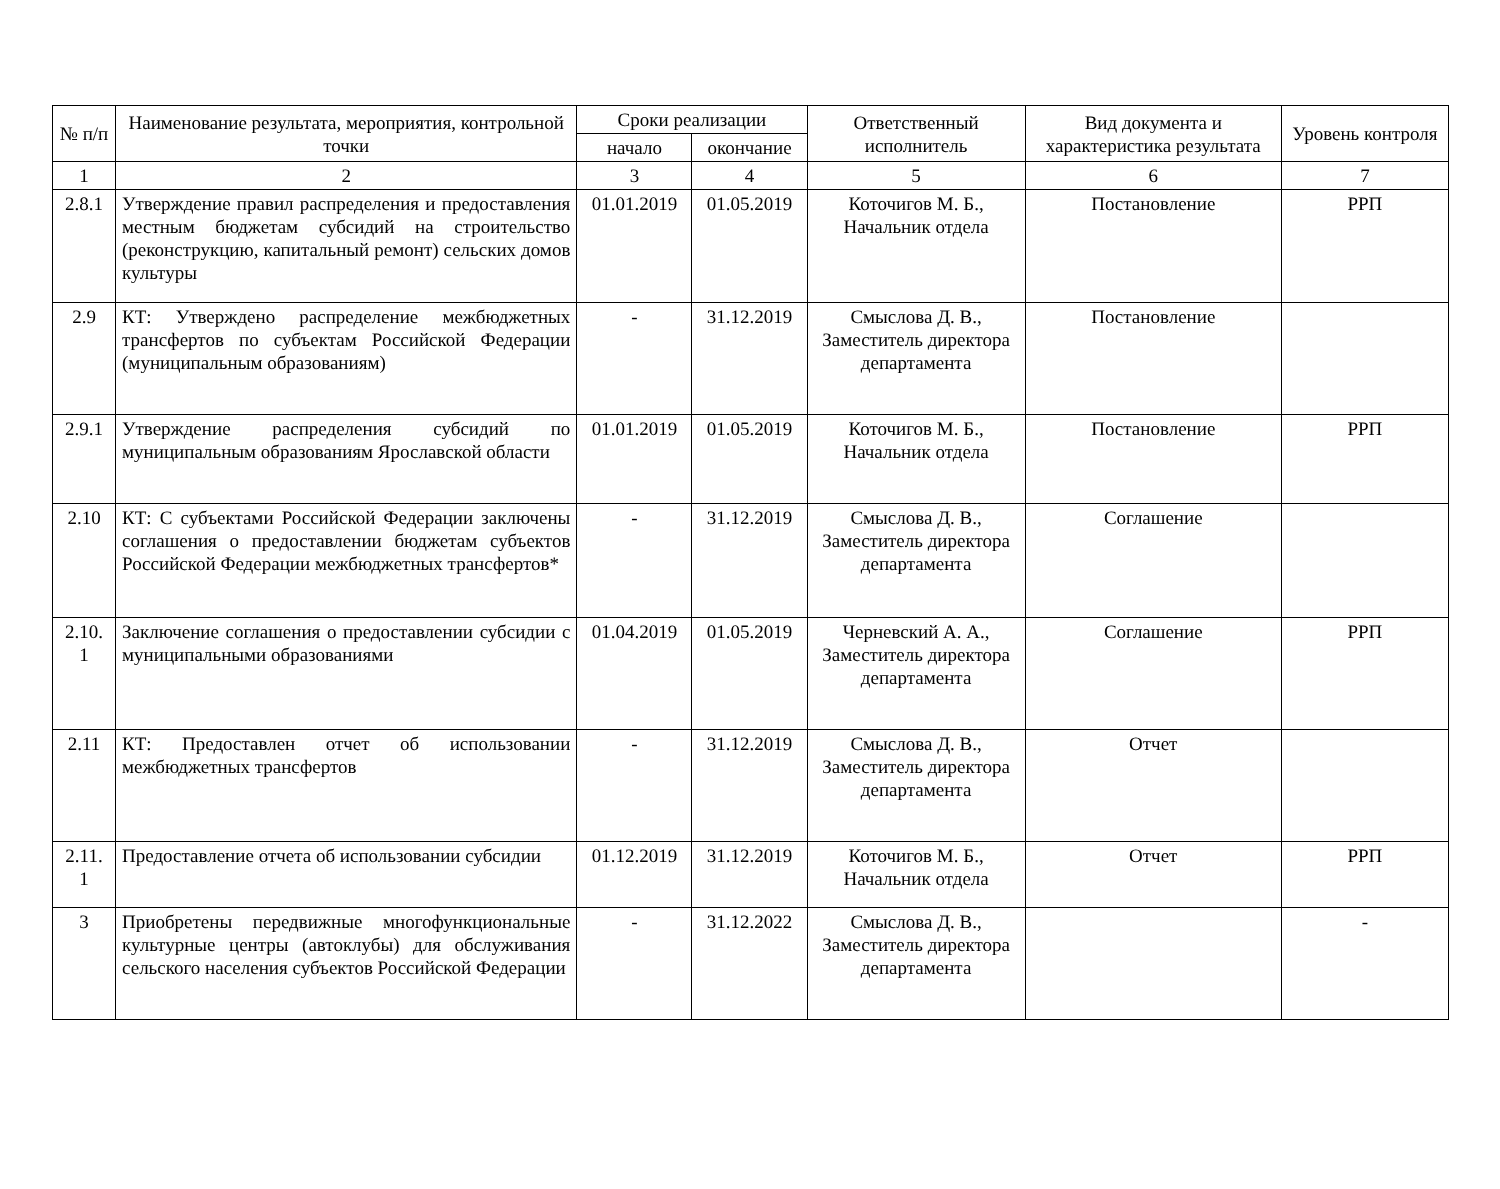| № п/п | Наименование результата, мероприятия, контрольной точки | Сроки реализации | | Ответственный исполнитель | Вид документа и характеристика результата | Уровень контроля |
| --- | --- | --- | --- | --- | --- | --- |
| | | начало | окончание | | | |
| 1 | 2 | 3 | 4 | 5 | 6 | 7 |
| 2.8.1 | Утверждение правил распределения и предоставления местным бюджетам субсидий на строительство (реконструкцию, капитальный ремонт) сельских домов культуры | 01.01.2019 | 01.05.2019 | Коточигов М. Б., Начальник отдела | Постановление | РРП |
| 2.9 | КТ: Утверждено распределение межбюджетных трансфертов по субъектам Российской Федерации (муниципальным образованиям) | - | 31.12.2019 | Смыслова Д. В., Заместитель директора департамента | Постановление | |
| 2.9.1 | Утверждение распределения субсидий по муниципальным образованиям Ярославской области | 01.01.2019 | 01.05.2019 | Коточигов М. Б., Начальник отдела | Постановление | РРП |
| 2.10 | КТ: С субъектами Российской Федерации заключены соглашения о предоставлении бюджетам субъектов Российской Федерации межбюджетных трансфертов* | - | 31.12.2019 | Смыслова Д. В., Заместитель директора департамента | Соглашение | |
| 2.10. 1 | Заключение соглашения о предоставлении субсидии с муниципальными образованиями | 01.04.2019 | 01.05.2019 | Черневский А. А., Заместитель директора департамента | Соглашение | РРП |
| 2.11 | КТ: Предоставлен отчет об использовании межбюджетных трансфертов | - | 31.12.2019 | Смыслова Д. В., Заместитель директора департамента | Отчет | |
| 2.11. 1 | Предоставление отчета об использовании субсидии | 01.12.2019 | 31.12.2019 | Коточигов М. Б., Начальник отдела | Отчет | РРП |
| 3 | Приобретены передвижные многофункциональные культурные центры (автоклубы) для обслуживания сельского населения субъектов Российской Федерации | - | 31.12.2022 | Смыслова Д. В., Заместитель директора департамента | | - |